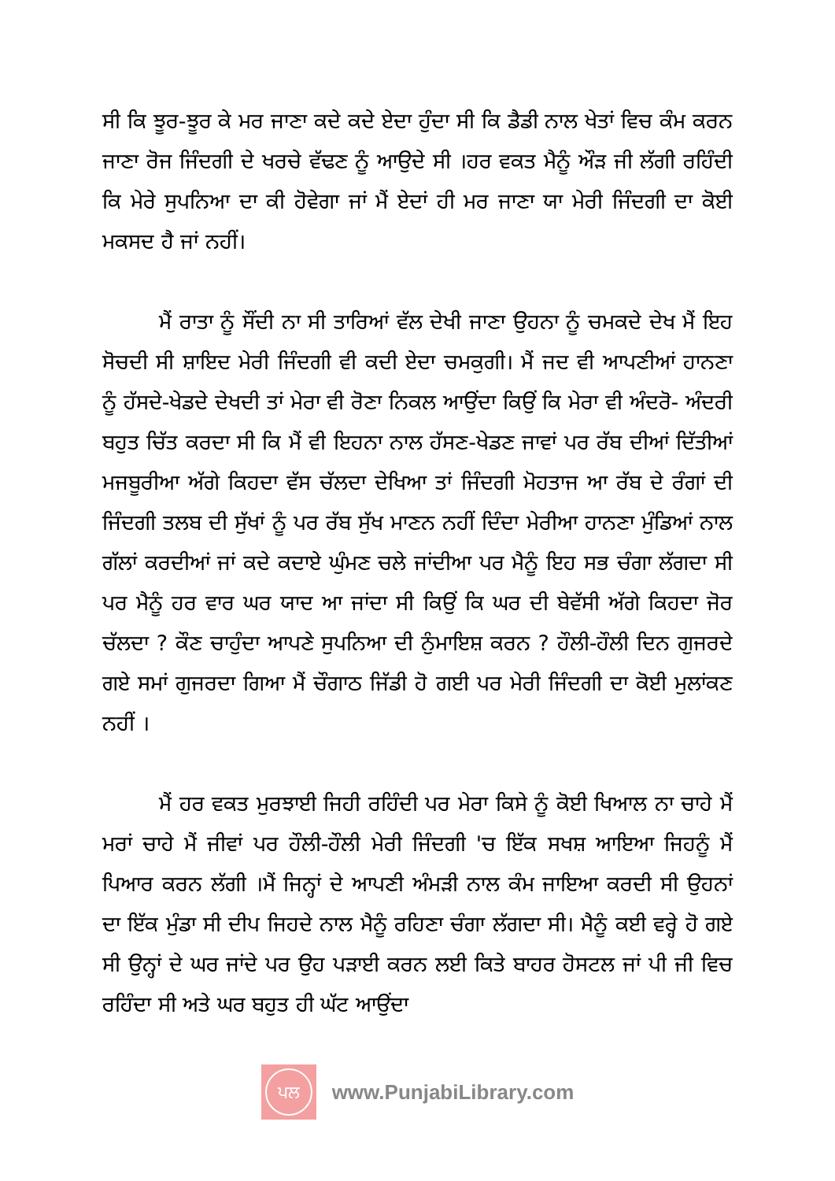ਸੀ ਕਿ ਝੂਰ-ਝੂਰ ਕੇ ਮਰ ਜਾਣਾ ਕਦੇ ਕਦੇ ਏਦਾ ਹੁੰਦਾ ਸੀ ਕਿ ਡੈਡੀ ਨਾਲ ਖੇਤਾਂ ਵਿਚ ਕੰਮ ਕਰਨ ਜਾਣਾ ਰੋਜ ਜਿੰਦਗੀ ਦੇ ਖਰਚੇ ਵੱਢਣ ਨੂੰ ਆਉਦੇ ਸੀ ।ਹਰ ਵਕਤ ਮੈਨੂੰ ਔੜ ਜੀ ਲੱਗੀ ਰਹਿੰਦੀ ਕਿ ਮੇਰੇ ਸੁਪਨਿਆ ਦਾ ਕੀ ਹੋਵੇਗਾ ਜਾਂ ਮੈਂ ਏਦਾਂ ਹੀ ਮਰ ਜਾਣਾ ਯਾ ਮੇਰੀ ਜਿੰਦਗੀ ਦਾ ਕੋਈ ਮਕਸਦ ਹੈ ਜਾਂ ਨਹੀਂ।
ਮੈਂ ਰਾਤਾ ਨੂੰ ਸੌਂਦੀ ਨਾ ਸੀ ਤਾਰਿਆਂ ਵੱਲ ਦੇਖੀ ਜਾਣਾ ਉਹਨਾ ਨੂੰ ਚਮਕਦੇ ਦੇਖ ਮੈਂ ਇਹ ਸੋਚਦੀ ਸੀ ਸ਼ਾਇਦ ਮੇਰੀ ਜਿੰਦਗੀ ਵੀ ਕਦੀ ਏਦਾ ਚਮਕੁਗੀ। ਮੈਂ ਜਦ ਵੀ ਆਪਣੀਆਂ ਹਾਨਣਾ ਨੂੰ ਹੱਸਦੇ-ਖੇਡਦੇ ਦੇਖਦੀ ਤਾਂ ਮੇਰਾ ਵੀ ਰੋਣਾ ਨਿਕਲ ਆਉਂਦਾ ਕਿਉਂ ਕਿ ਮੇਰਾ ਵੀ ਅੰਦਰੋ- ਅੰਦਰੀ ਬਹੁਤ ਚਿੱਤ ਕਰਦਾ ਸੀ ਕਿ ਮੈਂ ਵੀ ਇਹਨਾ ਨਾਲ ਹੱਸਣ-ਖੇਡਣ ਜਾਵਾਂ ਪਰ ਰੱਬ ਦੀਆਂ ਦਿੱਤੀਆਂ ਮਜਬੂਰੀਆ ਅੱਗੇ ਕਿਹਦਾ ਵੱਸ ਚੱਲਦਾ ਦੇਖਿਆ ਤਾਂ ਜਿੰਦਗੀ ਮੋਹਤਾਜ ਆ ਰੱਬ ਦੇ ਰੰਗਾਂ ਦੀ ਜਿੰਦਗੀ ਤਲਬ ਦੀ ਸੁੱਖਾਂ ਨੂੰ ਪਰ ਰੱਬ ਸੁੱਖ ਮਾਣਨ ਨਹੀਂ ਦਿੰਦਾ ਮੇਰੀਆ ਹਾਨਣਾ ਮੁੰਡਿਆਂ ਨਾਲ ਗੱਲਾਂ ਕਰਦੀਆਂ ਜਾਂ ਕਦੇ ਕਦਾਏ ਘੁੰਮਣ ਚਲੇ ਜਾਂਦੀਆ ਪਰ ਮੈਨੂੰ ਇਹ ਸਭ ਚੰਗਾ ਲੱਗਦਾ ਸੀ ਪਰ ਮੈਨੂੰ ਹਰ ਵਾਰ ਘਰ ਯਾਦ ਆ ਜਾਂਦਾ ਸੀ ਕਿਉਂ ਕਿ ਘਰ ਦੀ ਬੇਵੱਸੀ ਅੱਗੇ ਕਿਹਦਾ ਜੋਰ ਚੱਲਦਾ ? ਕੌਣ ਚਾਹੁੰਦਾ ਆਪਣੇ ਸੁਪਨਿਆ ਦੀ ਨੁੰਮਾਇਸ਼ ਕਰਨ ? ਹੌਲੀ-ਹੌਲੀ ਦਿਨ ਗੁਜਰਦੇ ਗਏ ਸਮਾਂ ਗੁਜਰਦਾ ਗਿਆ ਮੈਂ ਚੌਗਾਠ ਜਿੱਡੀ ਹੋ ਗਈ ਪਰ ਮੇਰੀ ਜਿੰਦਗੀ ਦਾ ਕੋਈ ਮੁਲਾਂਕਣ ਨਹੀਂ ।
ਮੈਂ ਹਰ ਵਕਤ ਮੁਰਝਾਈ ਜਿਹੀ ਰਹਿੰਦੀ ਪਰ ਮੇਰਾ ਕਿਸੇ ਨੂੰ ਕੋਈ ਖਿਆਲ ਨਾ ਚਾਹੇ ਮੈਂ ਮਰਾਂ ਚਾਹੇ ਮੈਂ ਜੀਵਾਂ ਪਰ ਹੌਲੀ-ਹੌਲੀ ਮੇਰੀ ਜਿੰਦਗੀ 'ਚ ਇੱਕ ਸਖਸ਼ ਆਇਆ ਜਿਹਨੂੰ ਮੈਂ ਪਿਆਰ ਕਰਨ ਲੱਗੀ ।ਮੈਂ ਜਿਨ੍ਹਾਂ ਦੇ ਆਪਣੀ ਅੰਮੜੀ ਨਾਲ ਕੰਮ ਜਾਇਆ ਕਰਦੀ ਸੀ ਉਹਨਾਂ ਦਾ ਇੱਕ ਮੁੰਡਾ ਸੀ ਦੀਪ ਜਿਹਦੇ ਨਾਲ ਮੈਨੂੰ ਰਹਿਣਾ ਚੰਗਾ ਲੱਗਦਾ ਸੀ। ਮੈਨੂੰ ਕਈ ਵਰ੍ਹੇ ਹੋ ਗਏ ਸੀ ਉਨ੍ਹਾਂ ਦੇ ਘਰ ਜਾਂਦੇ ਪਰ ਉਹ ਪੜਾਈ ਕਰਨ ਲਈ ਕਿਤੇ ਬਾਹਰ ਹੋਸਟਲ ਜਾਂ ਪੀ ਜੀ ਵਿਚ ਰਹਿੰਦਾ ਸੀ ਅਤੇ ਘਰ ਬਹੁਤ ਹੀ ਘੱਟ ਆਉਂਦਾ
ਪਲ
www.PunjabiLibrary.com